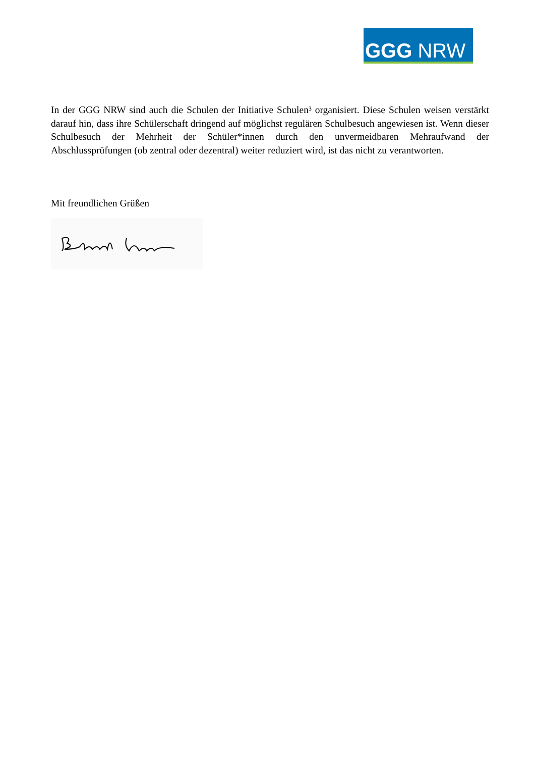GGG NRW
In der GGG NRW sind auch die Schulen der Initiative Schulen³ organisiert. Diese Schulen weisen verstärkt darauf hin, dass ihre Schülerschaft dringend auf möglichst regulären Schulbesuch angewiesen ist. Wenn dieser Schulbesuch der Mehrheit der Schüler*innen durch den unvermeidbaren Mehraufwand der Abschlussprüfungen (ob zentral oder dezentral) weiter reduziert wird, ist das nicht zu verantworten.
Mit freundlichen Grüßen